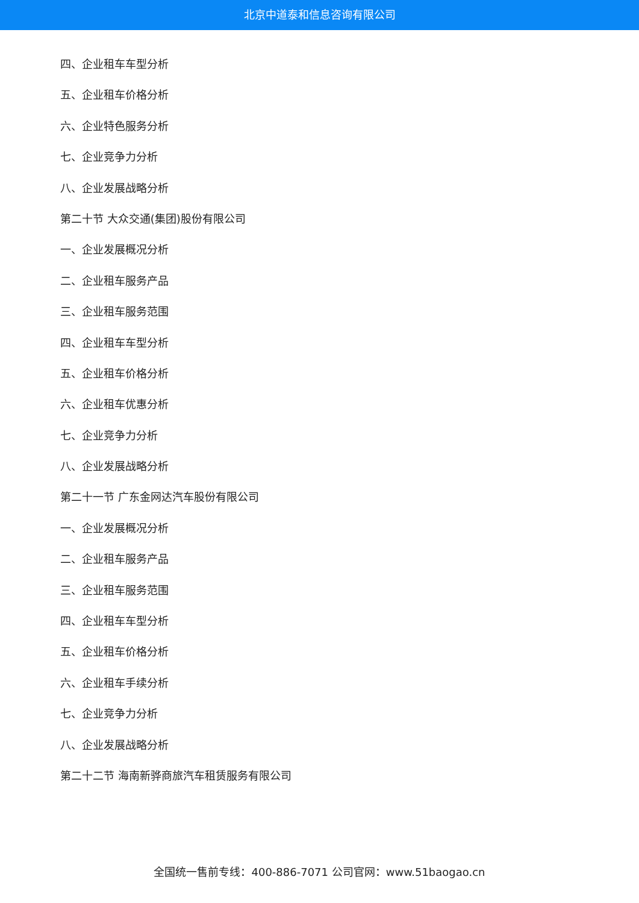北京中道泰和信息咨询有限公司
四、企业租车车型分析
五、企业租车价格分析
六、企业特色服务分析
七、企业竞争力分析
八、企业发展战略分析
第二十节 大众交通(集团)股份有限公司
一、企业发展概况分析
二、企业租车服务产品
三、企业租车服务范围
四、企业租车车型分析
五、企业租车价格分析
六、企业租车优惠分析
七、企业竞争力分析
八、企业发展战略分析
第二十一节 广东金网达汽车股份有限公司
一、企业发展概况分析
二、企业租车服务产品
三、企业租车服务范围
四、企业租车车型分析
五、企业租车价格分析
六、企业租车手续分析
七、企业竞争力分析
八、企业发展战略分析
第二十二节 海南新骅商旅汽车租赁服务有限公司
全国统一售前专线：400-886-7071 公司官网：www.51baogao.cn